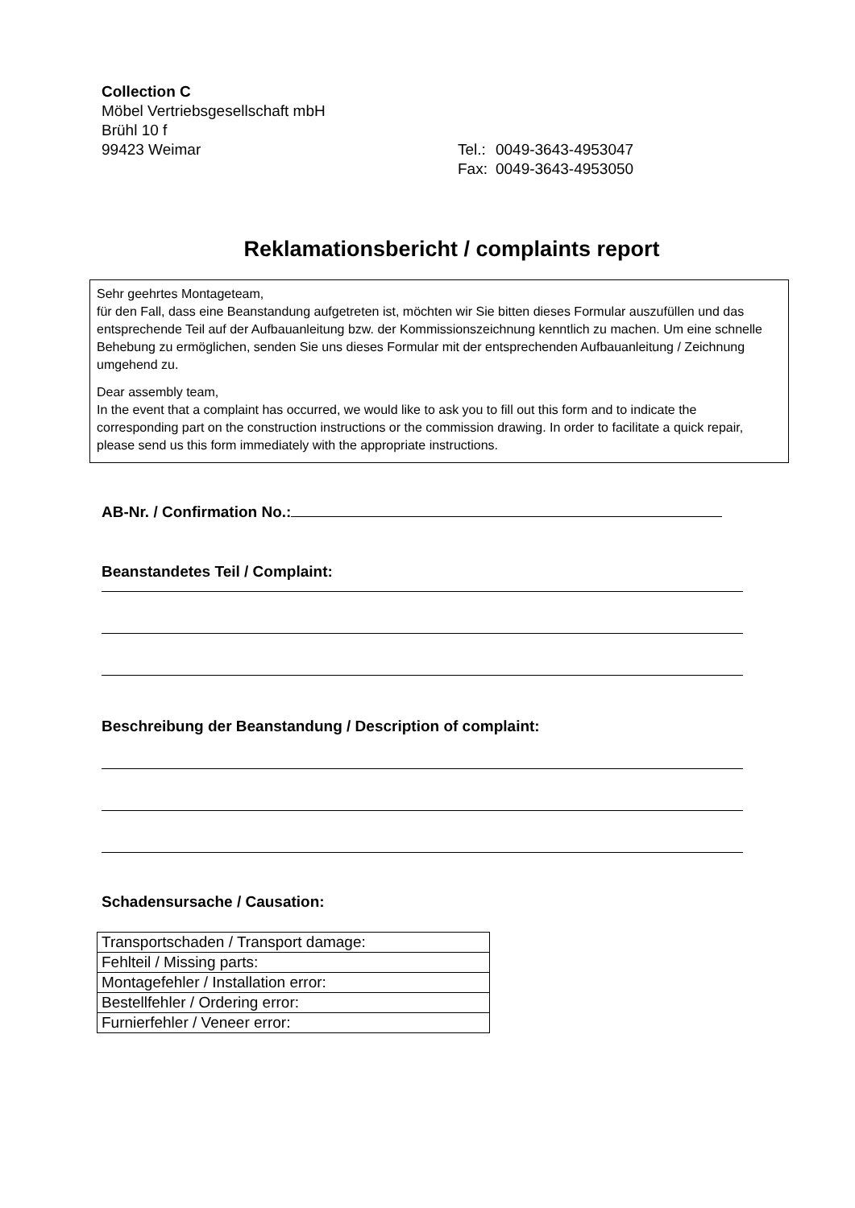Collection C
Möbel Vertriebsgesellschaft mbH
Brühl 10 f
99423 Weimar
| Tel.: | 0049-3643-4953047 |
| Fax: | 0049-3643-4953050 |
Reklamationsbericht / complaints report
Sehr geehrtes Montageteam,
für den Fall, dass eine Beanstandung aufgetreten ist, möchten wir Sie bitten dieses Formular auszufüllen und das entsprechende Teil auf der Aufbauanleitung bzw. der Kommissionszeichnung kenntlich zu machen. Um eine schnelle Behebung zu ermöglichen, senden Sie uns dieses Formular mit der entsprechenden Aufbauanleitung / Zeichnung umgehend zu.
Dear assembly team,
In the event that a complaint has occurred, we would like to ask you to fill out this form and to indicate the corresponding part on the construction instructions or the commission drawing. In order to facilitate a quick repair, please send us this form immediately with the appropriate instructions.
AB-Nr. / Confirmation No.:
Beanstandetes Teil / Complaint:
Beschreibung der Beanstandung / Description of complaint:
Schadensursache / Causation:
| Transportschaden / Transport damage: |
| Fehlteil / Missing parts: |
| Montagefehler / Installation error: |
| Bestellfehler / Ordering error: |
| Furnierfehler / Veneer error: |